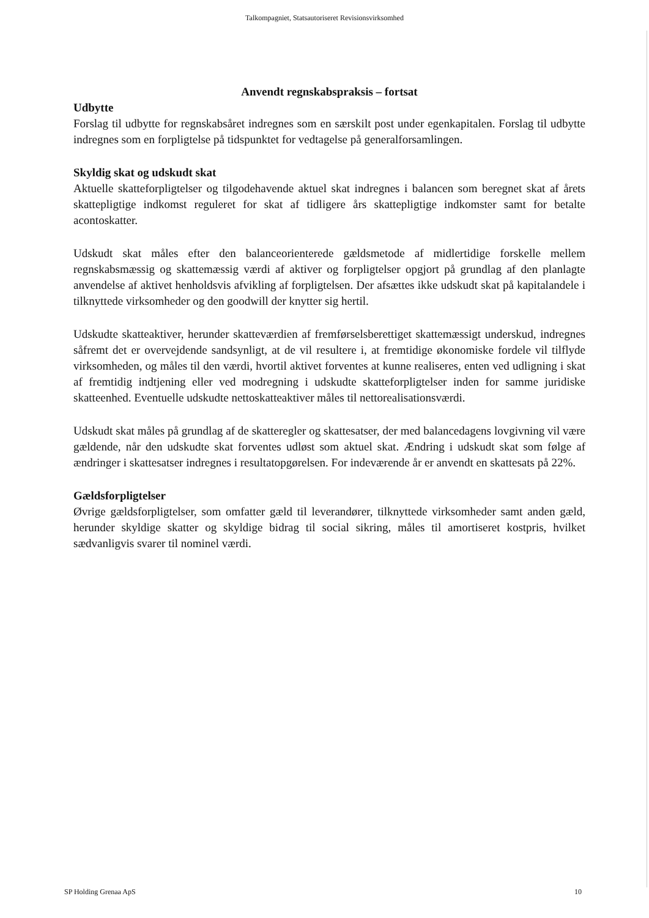Talkompagniet, Statsautoriseret Revisionsvirksomhed
Anvendt regnskabspraksis – fortsat
Udbytte
Forslag til udbytte for regnskabsåret indregnes som en særskilt post under egenkapitalen. Forslag til udbytte indregnes som en forpligtelse på tidspunktet for vedtagelse på generalforsamlingen.
Skyldig skat og udskudt skat
Aktuelle skatteforpligtelser og tilgodehavende aktuel skat indregnes i balancen som beregnet skat af årets skattepligtige indkomst reguleret for skat af tidligere års skattepligtige indkomster samt for betalte acontoskatter.
Udskudt skat måles efter den balanceorienterede gældsmetode af midlertidige forskelle mellem regnskabsmæssig og skattemæssig værdi af aktiver og forpligtelser opgjort på grundlag af den planlagte anvendelse af aktivet henholdsvis afvikling af forpligtelsen. Der afsættes ikke udskudt skat på kapitalandele i tilknyttede virksomheder og den goodwill der knytter sig hertil.
Udskudte skatteaktiver, herunder skatteværdien af fremførselsberettiget skattemæssigt underskud, indregnes såfremt det er overvejdende sandsynligt, at de vil resultere i, at fremtidige økonomiske fordele vil tilflyde virksomheden, og måles til den værdi, hvortil aktivet forventes at kunne realiseres, enten ved udligning i skat af fremtidig indtjening eller ved modregning i udskudte skatteforpligtelser inden for samme juridiske skatteenhed. Eventuelle udskudte nettoskatteaktiver måles til nettorealisationsværdi.
Udskudt skat måles på grundlag af de skatteregler og skattesatser, der med balancedagens lovgivning vil være gældende, når den udskudte skat forventes udløst som aktuel skat. Ændring i udskudt skat som følge af ændringer i skattesatser indregnes i resultatopgørelsen. For indeværende år er anvendt en skattesats på 22%.
Gældsforpligtelser
Øvrige gældsforpligtelser, som omfatter gæld til leverandører, tilknyttede virksomheder samt anden gæld, herunder skyldige skatter og skyldige bidrag til social sikring, måles til amortiseret kostpris, hvilket sædvanligvis svarer til nominel værdi.
SP Holding Grenaa ApS 10